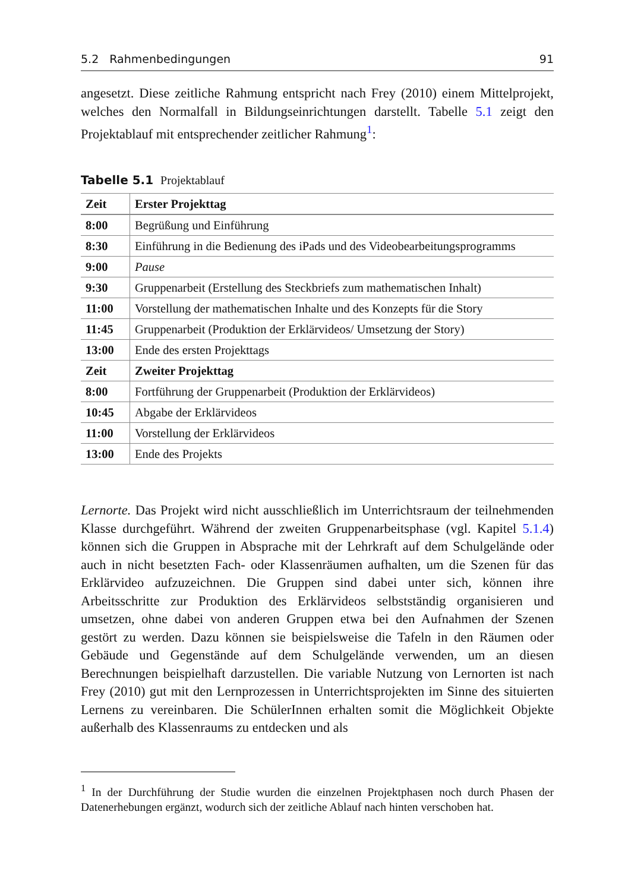5.2 Rahmenbedingungen 91
angesetzt. Diese zeitliche Rahmung entspricht nach Frey (2010) einem Mittelprojekt, welches den Normalfall in Bildungseinrichtungen darstellt. Tabelle 5.1 zeigt den Projektablauf mit entsprechender zeitlicher Rahmung<sup>1</sup>:
Tabelle 5.1 Projektablauf
| Zeit | Erster Projekttag |
| --- | --- |
| 8:00 | Begrüßung und Einführung |
| 8:30 | Einführung in die Bedienung des iPads und des Videobearbeitungsprogramms |
| 9:00 | Pause |
| 9:30 | Gruppenarbeit (Erstellung des Steckbriefs zum mathematischen Inhalt) |
| 11:00 | Vorstellung der mathematischen Inhalte und des Konzepts für die Story |
| 11:45 | Gruppenarbeit (Produktion der Erklärvideos/ Umsetzung der Story) |
| 13:00 | Ende des ersten Projekttags |
| Zeit | Zweiter Projekttag |
| 8:00 | Fortführung der Gruppenarbeit (Produktion der Erklärvideos) |
| 10:45 | Abgabe der Erklärvideos |
| 11:00 | Vorstellung der Erklärvideos |
| 13:00 | Ende des Projekts |
Lernorte. Das Projekt wird nicht ausschließlich im Unterrichtsraum der teilnehmenden Klasse durchgeführt. Während der zweiten Gruppenarbeitsphase (vgl. Kapitel 5.1.4) können sich die Gruppen in Absprache mit der Lehrkraft auf dem Schulgelände oder auch in nicht besetzten Fach- oder Klassenräumen aufhalten, um die Szenen für das Erklärvideo aufzuzeichnen. Die Gruppen sind dabei unter sich, können ihre Arbeitsschritte zur Produktion des Erklärvideos selbstständig organisieren und umsetzen, ohne dabei von anderen Gruppen etwa bei den Aufnahmen der Szenen gestört zu werden. Dazu können sie beispielsweise die Tafeln in den Räumen oder Gebäude und Gegenstände auf dem Schulgelände verwenden, um an diesen Berechnungen beispielhaft darzustellen. Die variable Nutzung von Lernorten ist nach Frey (2010) gut mit den Lernprozessen in Unterrichtsprojekten im Sinne des situierten Lernens zu vereinbaren. Die SchülerInnen erhalten somit die Möglichkeit Objekte außerhalb des Klassenraums zu entdecken und als
<sup>1</sup> In der Durchführung der Studie wurden die einzelnen Projektphasen noch durch Phasen der Datenerhebungen ergänzt, wodurch sich der zeitliche Ablauf nach hinten verschoben hat.